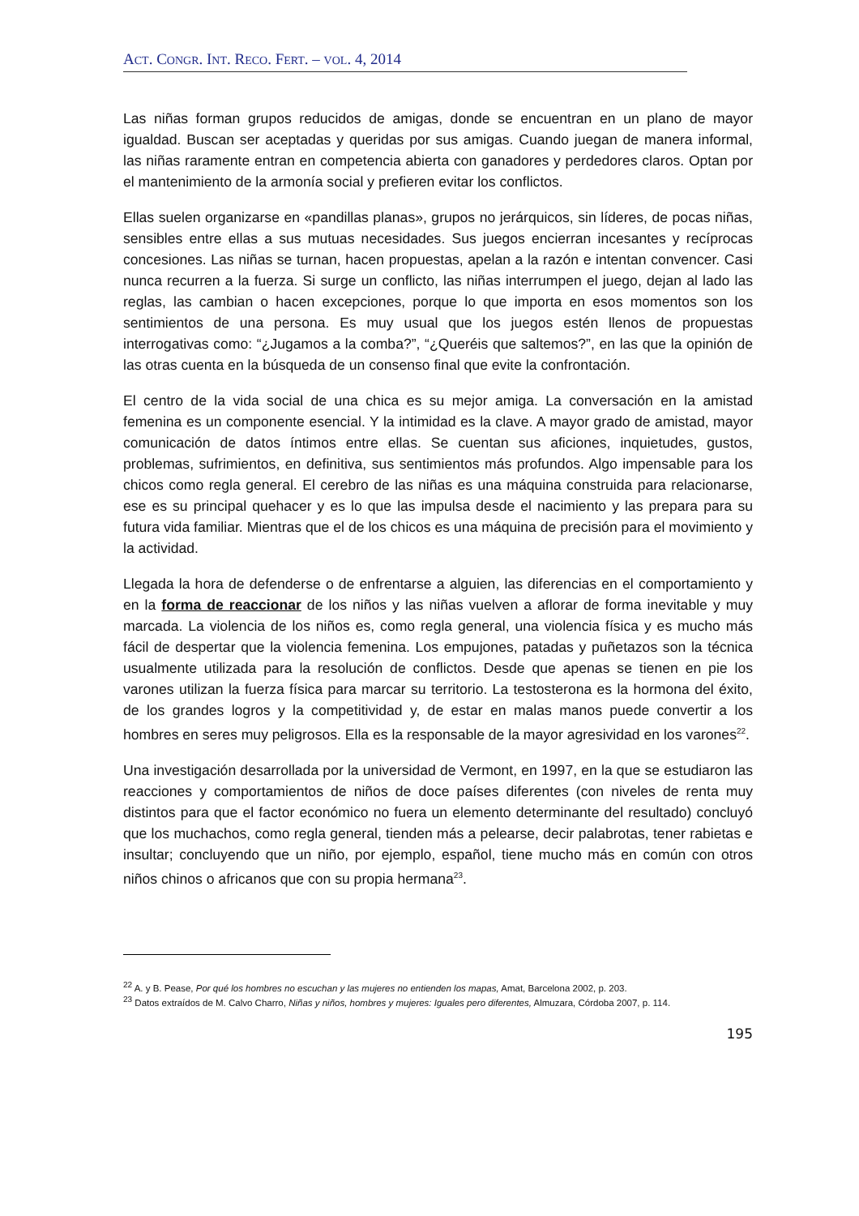ACT. CONGR. INT. RECO. FERT. – VOL. 4, 2014
Las niñas forman grupos reducidos de amigas, donde se encuentran en un plano de mayor igualdad. Buscan ser aceptadas y queridas por sus amigas. Cuando juegan de manera informal, las niñas raramente entran en competencia abierta con ganadores y perdedores claros. Optan por el mantenimiento de la armonía social y prefieren evitar los conflictos.
Ellas suelen organizarse en «pandillas planas», grupos no jerárquicos, sin líderes, de pocas niñas, sensibles entre ellas a sus mutuas necesidades. Sus juegos encierran incesantes y recíprocas concesiones. Las niñas se turnan, hacen propuestas, apelan a la razón e intentan convencer. Casi nunca recurren a la fuerza. Si surge un conflicto, las niñas interrumpen el juego, dejan al lado las reglas, las cambian o hacen excepciones, porque lo que importa en esos momentos son los sentimientos de una persona. Es muy usual que los juegos estén llenos de propuestas interrogativas como: “¿Jugamos a la comba?”, “¿Queréis que saltemos?”, en las que la opinión de las otras cuenta en la búsqueda de un consenso final que evite la confrontación.
El centro de la vida social de una chica es su mejor amiga. La conversación en la amistad femenina es un componente esencial. Y la intimidad es la clave. A mayor grado de amistad, mayor comunicación de datos íntimos entre ellas. Se cuentan sus aficiones, inquietudes, gustos, problemas, sufrimientos, en definitiva, sus sentimientos más profundos. Algo impensable para los chicos como regla general. El cerebro de las niñas es una máquina construida para relacionarse, ese es su principal quehacer y es lo que las impulsa desde el nacimiento y las prepara para su futura vida familiar. Mientras que el de los chicos es una máquina de precisión para el movimiento y la actividad.
Llegada la hora de defenderse o de enfrentarse a alguien, las diferencias en el comportamiento y en la forma de reaccionar de los niños y las niñas vuelven a aflorar de forma inevitable y muy marcada. La violencia de los niños es, como regla general, una violencia física y es mucho más fácil de despertar que la violencia femenina. Los empujones, patadas y puñetazos son la técnica usualmente utilizada para la resolución de conflictos. Desde que apenas se tienen en pie los varones utilizan la fuerza física para marcar su territorio. La testosterona es la hormona del éxito, de los grandes logros y la competitividad y, de estar en malas manos puede convertir a los hombres en seres muy peligrosos. Ella es la responsable de la mayor agresividad en los varones<sup>22</sup>.
Una investigación desarrollada por la universidad de Vermont, en 1997, en la que se estudiaron las reacciones y comportamientos de niños de doce países diferentes (con niveles de renta muy distintos para que el factor económico no fuera un elemento determinante del resultado) concluyó que los muchachos, como regla general, tienden más a pelearse, decir palabrotas, tener rabietas e insultar; concluyendo que un niño, por ejemplo, español, tiene mucho más en común con otros niños chinos o africanos que con su propia hermana<sup>23</sup>.
<sup>22</sup> A. y B. Pease, Por qué los hombres no escuchan y las mujeres no entienden los mapas, Amat, Barcelona 2002, p. 203.
<sup>23</sup> Datos extraídos de M. Calvo Charro, Niñas y niños, hombres y mujeres: Iguales pero diferentes, Almuzara, Córdoba 2007, p. 114.
195